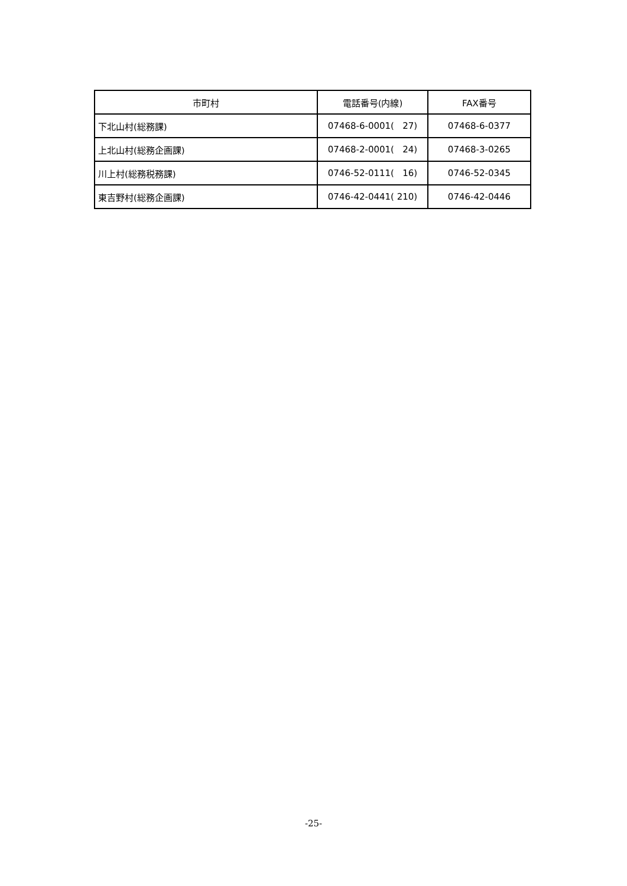| 市町村 | 電話番号(内線) | FAX番号 |
| --- | --- | --- |
| 下北山村(総務課) | 07468-6-0001( 27) | 07468-6-0377 |
| 上北山村(総務企画課) | 07468-2-0001( 24) | 07468-3-0265 |
| 川上村(総務税務課) | 0746-52-0111( 16) | 0746-52-0345 |
| 東吉野村(総務企画課) | 0746-42-0441( 210) | 0746-42-0446 |
-25-